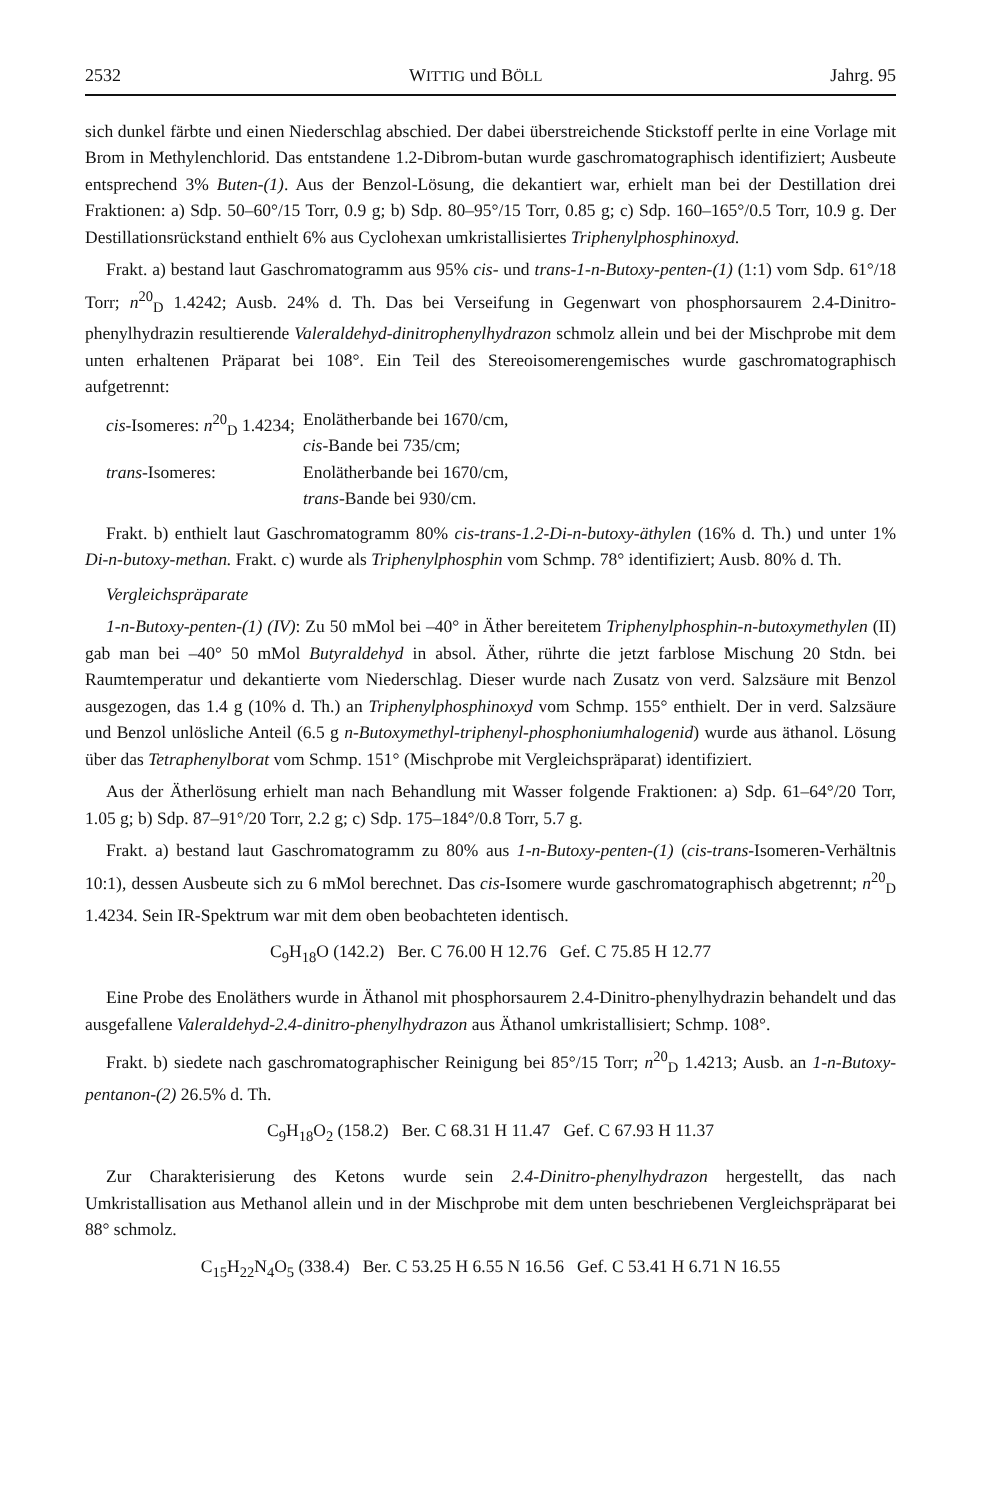2532 WITTIG und BÖLL Jahrg. 95
sich dunkel färbte und einen Niederschlag abschied. Der dabei überstreichende Stickstoff perlte in eine Vorlage mit Brom in Methylenchlorid. Das entstandene 1.2-Dibrom-butan wurde gaschromatographisch identifiziert; Ausbeute entsprechend 3% Buten-(1). Aus der Benzol-Lösung, die dekantiert war, erhielt man bei der Destillation drei Fraktionen: a) Sdp. 50–60°/15 Torr, 0.9 g; b) Sdp. 80–95°/15 Torr, 0.85 g; c) Sdp. 160–165°/0.5 Torr, 10.9 g. Der Destillationsrückstand enthielt 6% aus Cyclohexan umkristallisiertes Triphenylphosphinoxyd.
Frakt. a) bestand laut Gaschromatogramm aus 95% cis- und trans-1-n-Butoxy-penten-(1) (1:1) vom Sdp. 61°/18 Torr; n<sup>20</sup><sub>D</sub> 1.4242; Ausb. 24% d. Th. Das bei Verseifung in Gegenwart von phosphorsaurem 2.4-Dinitro-phenylhydrazin resultierende Valeraldehyd-dinitrophenylhydrazon schmolz allein und bei der Mischprobe mit dem unten erhaltenen Präparat bei 108°. Ein Teil des Stereoisomerengemisches wurde gaschromatographisch aufgetrennt:
| cis -Isomeres: n<sup>20</sup><sub>D</sub> 1.4234; | Enolätherbande bei 1670/cm, cis -Bande bei 735/cm; |
| trans -Isomeres: | Enolätherbande bei 1670/cm, trans -Bande bei 930/cm. |
Frakt. b) enthielt laut Gaschromatogramm 80% cis-trans-1.2-Di-n-butoxy-äthylen (16% d. Th.) und unter 1% Di-n-butoxy-methan. Frakt. c) wurde als Triphenylphosphin vom Schmp. 78° identifiziert; Ausb. 80% d. Th.
Vergleichspräparate
1-n-Butoxy-penten-(1) (IV): Zu 50 mMol bei –40° in Äther bereitetem Triphenylphosphin-n-butoxymethylen (II) gab man bei –40° 50 mMol Butyraldehyd in absol. Äther, rührte die jetzt farblose Mischung 20 Stdn. bei Raumtemperatur und dekantierte vom Niederschlag. Dieser wurde nach Zusatz von verd. Salzsäure mit Benzol ausgezogen, das 1.4 g (10% d. Th.) an Triphenylphosphinoxyd vom Schmp. 155° enthielt. Der in verd. Salzsäure und Benzol unlösliche Anteil (6.5 g n-Butoxymethyl-triphenyl-phosphoniumhalogenid) wurde aus äthanol. Lösung über das Tetraphenylborat vom Schmp. 151° (Mischprobe mit Vergleichspräparat) identifiziert.
Aus der Ätherlösung erhielt man nach Behandlung mit Wasser folgende Fraktionen: a) Sdp. 61–64°/20 Torr, 1.05 g; b) Sdp. 87–91°/20 Torr, 2.2 g; c) Sdp. 175–184°/0.8 Torr, 5.7 g.
Frakt. a) bestand laut Gaschromatogramm zu 80% aus 1-n-Butoxy-penten-(1) (cis-trans-Isomeren-Verhältnis 10:1), dessen Ausbeute sich zu 6 mMol berechnet. Das cis-Isomere wurde gaschromatographisch abgetrennt; n<sup>20</sup><sub>D</sub> 1.4234. Sein IR-Spektrum war mit dem oben beobachteten identisch.
C<sub>9</sub>H<sub>18</sub>O (142.2) Ber. C 76.00 H 12.76 Gef. C 75.85 H 12.77
Eine Probe des Enoläthers wurde in Äthanol mit phosphorsaurem 2.4-Dinitro-phenylhydrazin behandelt und das ausgefallene Valeraldehyd-2.4-dinitro-phenylhydrazon aus Äthanol umkristallisiert; Schmp. 108°.
Frakt. b) siedete nach gaschromatographischer Reinigung bei 85°/15 Torr; n<sup>20</sup><sub>D</sub> 1.4213; Ausb. an 1-n-Butoxy-pentanon-(2) 26.5% d. Th.
C<sub>9</sub>H<sub>18</sub>O<sub>2</sub> (158.2) Ber. C 68.31 H 11.47 Gef. C 67.93 H 11.37
Zur Charakterisierung des Ketons wurde sein 2.4-Dinitro-phenylhydrazon hergestellt, das nach Umkristallisation aus Methanol allein und in der Mischprobe mit dem unten beschriebenen Vergleichspräparat bei 88° schmolz.
C<sub>15</sub>H<sub>22</sub>N<sub>4</sub>O<sub>5</sub> (338.4) Ber. C 53.25 H 6.55 N 16.56 Gef. C 53.41 H 6.71 N 16.55